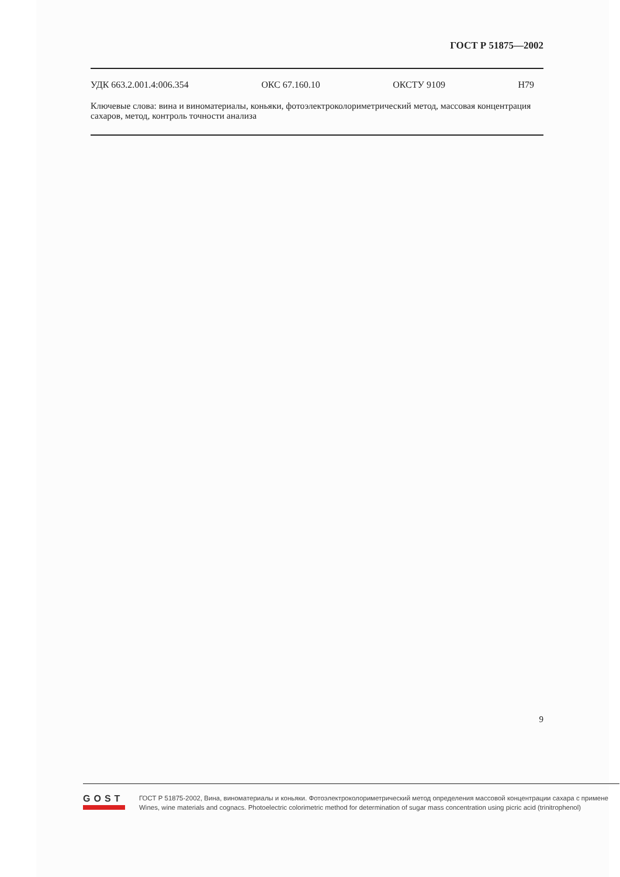ГОСТ Р 51875—2002
УДК 663.2.001.4:006.354 ОКС 67.160.10 ОКСТУ 9109 Н79
Ключевые слова: вина и виноматериалы, коньяки, фотоэлектроколориметрический метод, массовая концентрация сахаров, метод, контроль точности анализа
9
GOST
ГОСТ Р 51875-2002, Вина, виноматериалы и коньяки. Фотоэлектроколориметрический метод определения массовой концентрации сахара с примене
Wines, wine materials and cognacs. Photoelectric colorimetric method for determination of sugar mass concentration using picric acid (trinitrophenol)